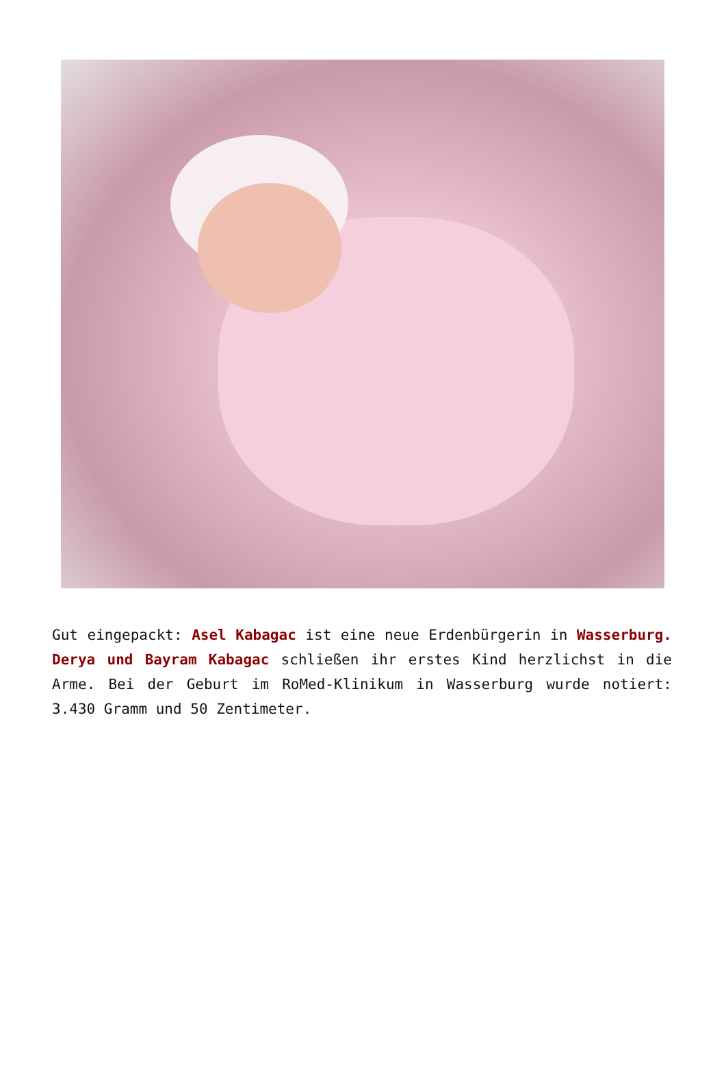Gut eingepackt: Asel Kabagac ist eine neue Erdenbürgerin in Wasserburg. Derya und Bayram Kabagac schließen ihr erstes Kind herzlichst in die Arme. Bei der Geburt im RoMed-Klinikum in Wasserburg wurde notiert: 3.430 Gramm und 50 Zentimeter.